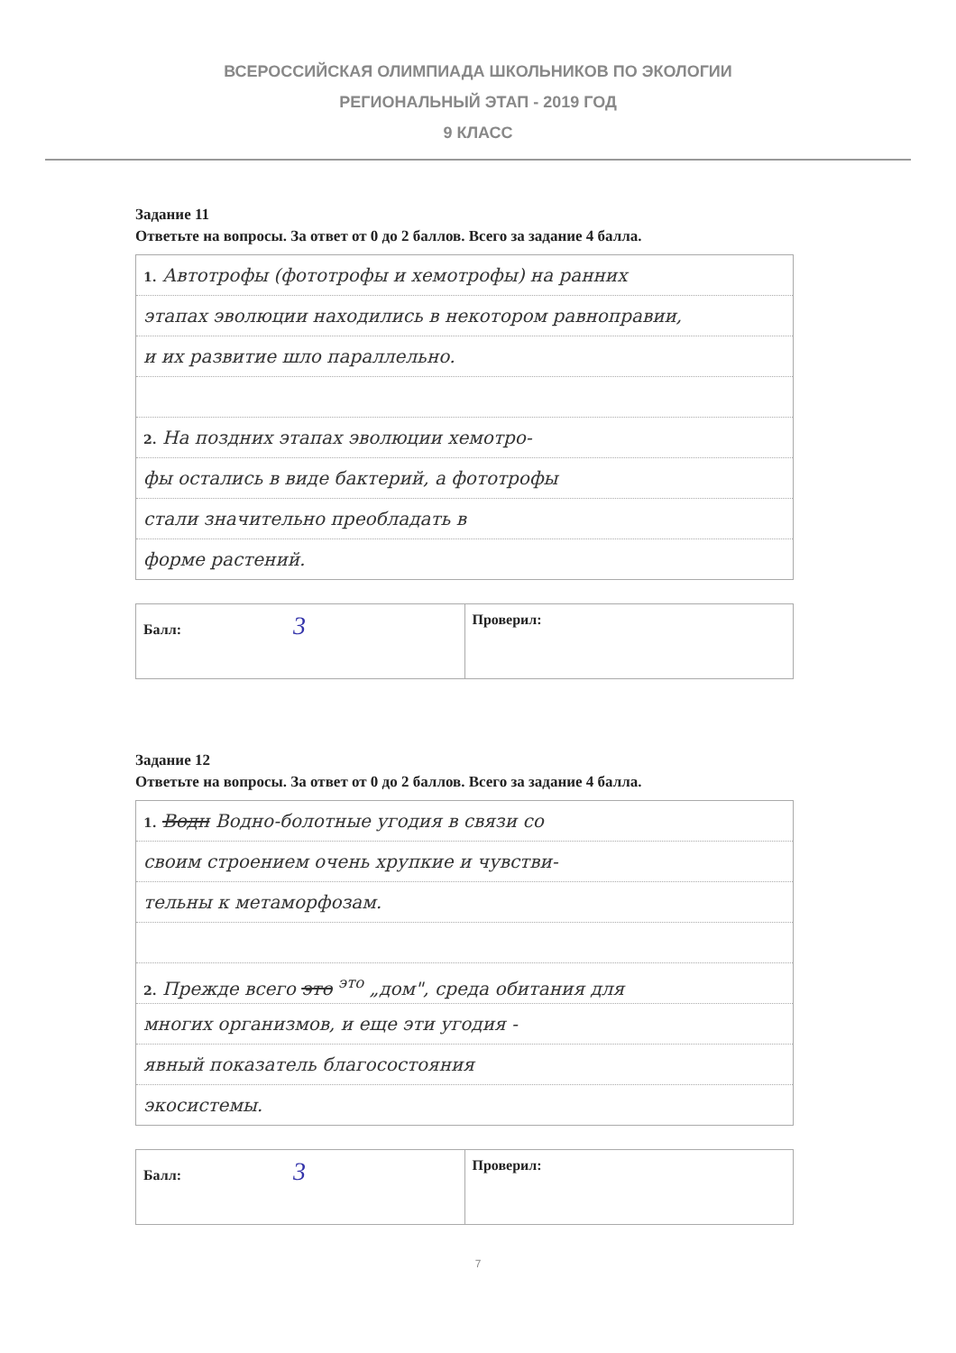ВСЕРОССИЙСКАЯ ОЛИМПИАДА ШКОЛЬНИКОВ ПО ЭКОЛОГИИ
РЕГИОНАЛЬНЫЙ ЭТАП - 2019 ГОД
9 КЛАСС
Задание 11
Ответьте на вопросы. За ответ от 0 до 2 баллов. Всего за задание 4 балла.
1. Автотрофы (фототрофы и хемотрофы) на ранних
этапах эволюции находились в некотором равноправии,
и их развитие шло параллельно.
2. На поздних этапах эволюции хемотро-
фы остались в виде бактерий, а фототрофы
стали значительно преобладать в
форме растений.
| Балл: 3 | Проверил: |
Задание 12
Ответьте на вопросы. За ответ от 0 до 2 баллов. Всего за задание 4 балла.
1. Водн Водно-болотные угодия в связи со
своим строением очень хрупкие и чувстви-
тельны к метаморфозам.
2. Прежде всего это <sup>это</sup> „дом", среда обитания для
многих организмов, и еще эти угодия -
явный показатель благосостояния
экосистемы.
| Балл: 3 | Проверил: |
7